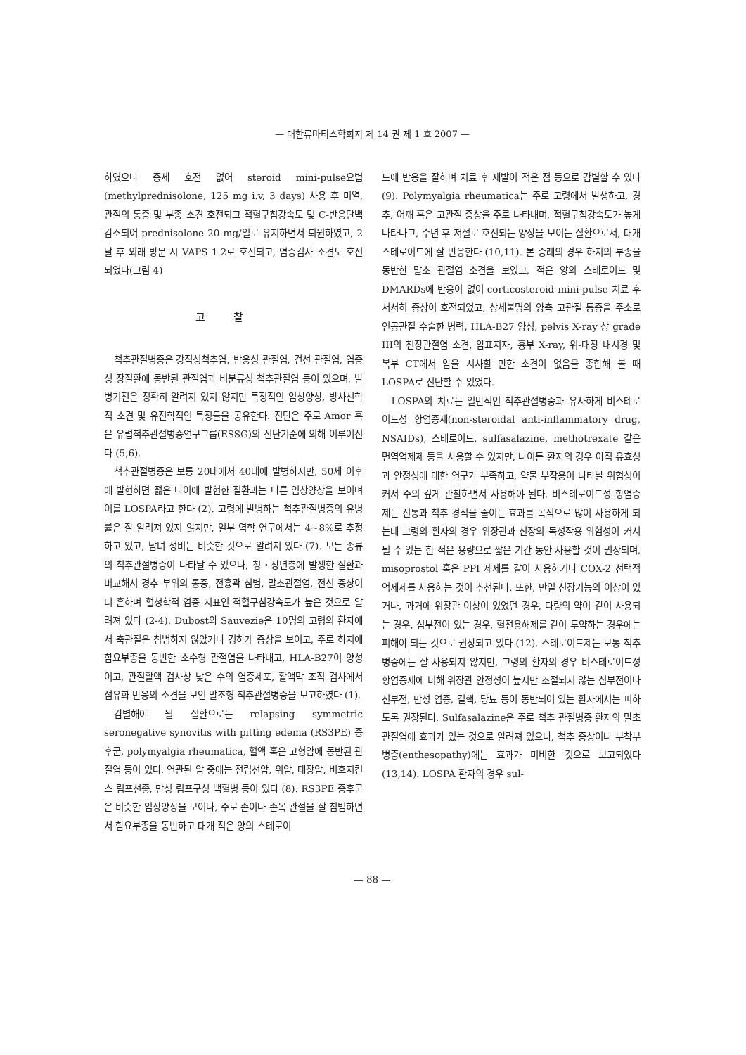— 대한류마티스학회지 제 14 권 제 1 호 2007 —
하였으나 증세 호전 없어 steroid mini-pulse요법(methylprednisolone, 125 mg i.v, 3 days) 사용 후 미열, 관절의 통증 및 부종 소견 호전되고 적혈구침강속도 및 C-반응단백 감소되어 prednisolone 20 mg/일로 유지하면서 퇴원하였고, 2달 후 외래 방문 시 VAPS 1.2로 호전되고, 염증검사 소견도 호전되었다(그림 4)
고찰
척추관절병증은 강직성척추염, 반응성 관절염, 건선 관절염, 염증성 장질환에 동반된 관절염과 비분류성 척추관절염 등이 있으며, 발병기전은 정확히 알려져 있지 않지만 특징적인 임상양상, 방사선학적 소견 및 유전학적인 특징들을 공유한다. 진단은 주로 Amor 혹은 유럽척추관절병증연구그룹(ESSG)의 진단기준에 의해 이루어진다 (5,6).
척추관절병증은 보통 20대에서 40대에 발병하지만, 50세 이후에 발현하면 젊은 나이에 발현한 질환과는 다른 임상양상을 보이며 이를 LOSPA라고 한다 (2). 고령에 발병하는 척추관절병증의 유병률은 잘 알려져 있지 않지만, 일부 역학 연구에서는 4∼8%로 추정하고 있고, 남녀 성비는 비슷한 것으로 알려져 있다 (7). 모든 종류의 척추관절병증이 나타날 수 있으나, 청・장년층에 발생한 질환과 비교해서 경추 부위의 통증, 전흉곽 침범, 말초관절염, 전신 증상이 더 흔하며 혈청학적 염증 지표인 적혈구침강속도가 높은 것으로 알려져 있다 (2-4). Dubost와 Sauvezie은 10명의 고령의 환자에서 축관절은 침범하지 않았거나 경하게 증상을 보이고, 주로 하지에 함요부종을 동반한 소수형 관절염을 나타내고, HLA-B27이 양성이고, 관절활액 검사상 낮은 수의 염증세포, 활액막 조직 검사에서 섬유화 반응의 소견을 보인 말초형 척추관절병증을 보고하였다 (1).
감별해야 될 질환으로는 relapsing symmetric seronegative synovitis with pitting edema (RS3PE) 증후군, polymyalgia rheumatica, 혈액 혹은 고형암에 동반된 관절염 등이 있다. 연관된 암 중에는 전립선암, 위암, 대장암, 비호지킨스 림프선종, 만성 림프구성 백혈병 등이 있다 (8). RS3PE 증후군은 비슷한 임상양상을 보이나, 주로 손이나 손목 관절을 잘 침범하면서 함요부종을 동반하고 대개 적은 양의 스테로이
드에 반응을 잘하며 치료 후 재발이 적은 점 등으로 감별할 수 있다 (9). Polymyalgia rheumatica는 주로 고령에서 발생하고, 경추, 어깨 혹은 고관절 증상을 주로 나타내며, 적혈구침강속도가 높게 나타나고, 수년 후 저절로 호전되는 양상을 보이는 질환으로서, 대개 스테로이드에 잘 반응한다 (10,11). 본 증례의 경우 하지의 부종을 동반한 말초 관절염 소견을 보였고, 적은 양의 스테로이드 및 DMARDs에 반응이 없어 corticosteroid mini-pulse 치료 후 서서히 증상이 호전되었고, 상세불명의 양측 고관절 통증을 주소로 인공관절 수술한 병력, HLA-B27 양성, pelvis X-ray 상 grade III의 천장관절염 소견, 암표지자, 흉부 X-ray, 위-대장 내시경 및 복부 CT에서 암을 시사할 만한 소견이 없음을 종합해 볼 때 LOSPA로 진단할 수 있었다.
LOSPA의 치료는 일반적인 척추관절병증과 유사하게 비스테로이드성 항염증제(non-steroidal anti-inflammatory drug, NSAIDs), 스테로이드, sulfasalazine, methotrexate 같은 면역억제제 등을 사용할 수 있지만, 나이든 환자의 경우 아직 유효성과 안정성에 대한 연구가 부족하고, 약물 부작용이 나타날 위험성이 커서 주의 깊게 관찰하면서 사용해야 된다. 비스테로이드성 항염증제는 진통과 척추 경직을 줄이는 효과를 목적으로 많이 사용하게 되는데 고령의 환자의 경우 위장관과 신장의 독성작용 위험성이 커서 될 수 있는 한 적은 용량으로 짧은 기간 동안 사용할 것이 권장되며, misoprostol 혹은 PPI 제제를 같이 사용하거나 COX-2 선택적 억제제를 사용하는 것이 추천된다. 또한, 만일 신장기능의 이상이 있거나, 과거에 위장관 이상이 있었던 경우, 다량의 약이 같이 사용되는 경우, 심부전이 있는 경우, 혈전용해제를 같이 투약하는 경우에는 피해야 되는 것으로 권장되고 있다 (12). 스테로이드제는 보통 척추병증에는 잘 사용되지 않지만, 고령의 환자의 경우 비스테로이드성 항염증제에 비해 위장관 안정성이 높지만 조절되지 않는 심부전이나 신부전, 만성 염증, 결핵, 당뇨 등이 동반되어 있는 환자에서는 피하도록 권장된다. Sulfasalazine은 주로 척추 관절병증 환자의 말초 관절염에 효과가 있는 것으로 알려져 있으나, 척추 증상이나 부착부병증(enthesopathy)에는 효과가 미비한 것으로 보고되었다 (13,14). LOSPA 환자의 경우 sul-
— 88 —